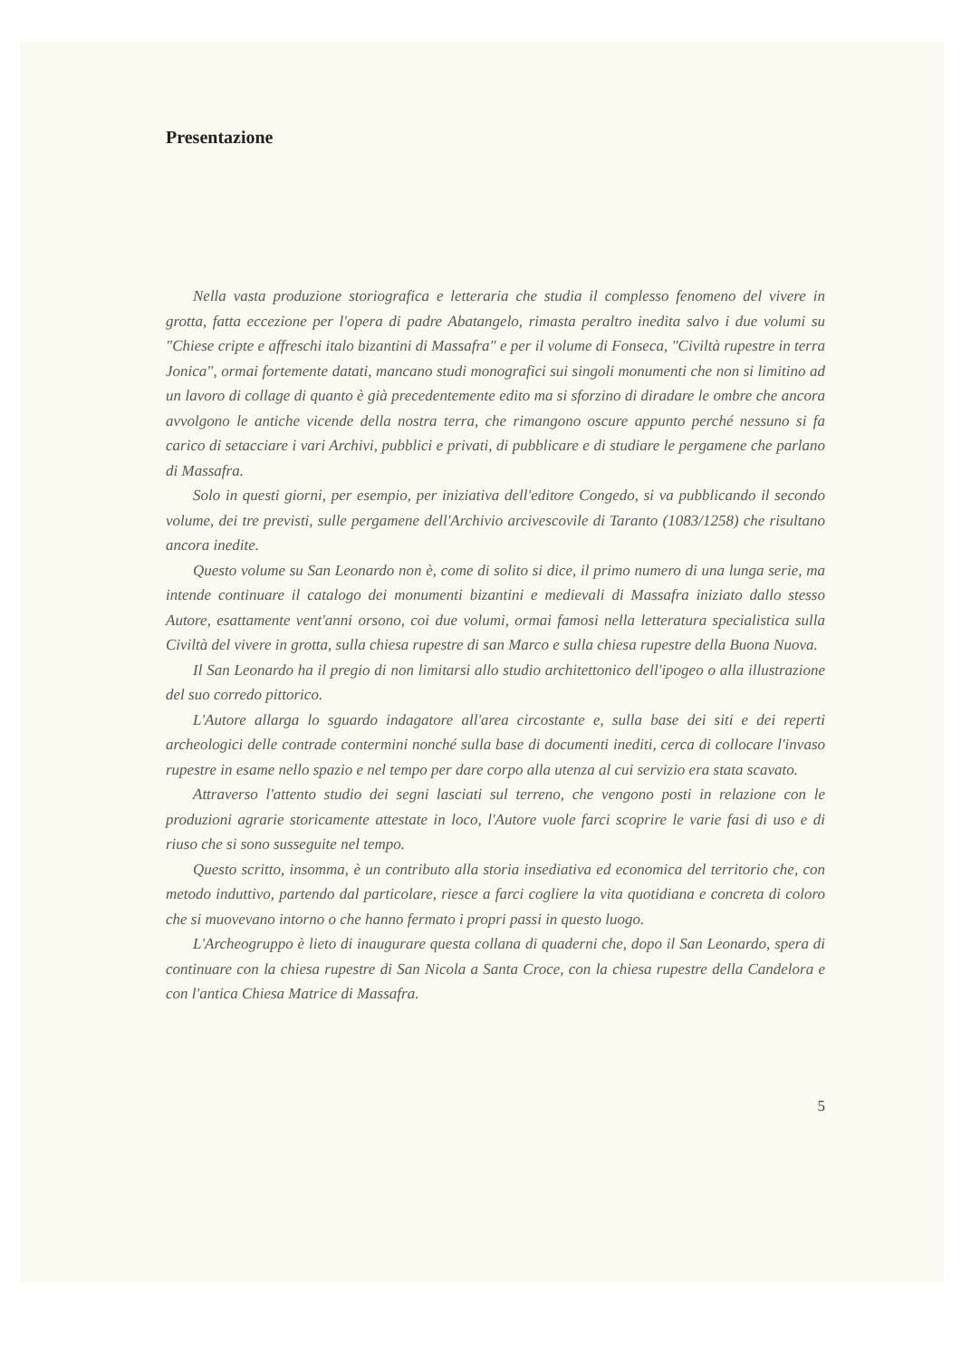Presentazione
Nella vasta produzione storiografica e letteraria che studia il complesso fenomeno del vivere in grotta, fatta eccezione per l'opera di padre Abatangelo, rimasta peraltro inedita salvo i due volumi su "Chiese cripte e affreschi italo bizantini di Massafra" e per il volume di Fonseca, "Civiltà rupestre in terra Jonica", ormai fortemente datati, mancano studi monografici sui singoli monumenti che non si limitino ad un lavoro di collage di quanto è già precedentemente edito ma si sforzino di diradare le ombre che ancora avvolgono le antiche vicende della nostra terra, che rimangono oscure appunto perché nessuno si fa carico di setacciare i vari Archivi, pubblici e privati, di pubblicare e di studiare le pergamene che parlano di Massafra.
Solo in questi giorni, per esempio, per iniziativa dell'editore Congedo, si va pubblicando il secondo volume, dei tre previsti, sulle pergamene dell'Archivio arcivescovile di Taranto (1083/1258) che risultano ancora inedite.
Questo volume su San Leonardo non è, come di solito si dice, il primo numero di una lunga serie, ma intende continuare il catalogo dei monumenti bizantini e medievali di Massafra iniziato dallo stesso Autore, esattamente vent'anni orsono, coi due volumi, ormai famosi nella letteratura specialistica sulla Civiltà del vivere in grotta, sulla chiesa rupestre di san Marco e sulla chiesa rupestre della Buona Nuova.
Il San Leonardo ha il pregio di non limitarsi allo studio architettonico dell'ipogeo o alla illustrazione del suo corredo pittorico.
L'Autore allarga lo sguardo indagatore all'area circostante e, sulla base dei siti e dei reperti archeologici delle contrade contermini nonché sulla base di documenti inediti, cerca di collocare l'invaso rupestre in esame nello spazio e nel tempo per dare corpo alla utenza al cui servizio era stata scavato.
Attraverso l'attento studio dei segni lasciati sul terreno, che vengono posti in relazione con le produzioni agrarie storicamente attestate in loco, l'Autore vuole farci scoprire le varie fasi di uso e di riuso che si sono susseguite nel tempo.
Questo scritto, insomma, è un contributo alla storia insediativa ed economica del territorio che, con metodo induttivo, partendo dal particolare, riesce a farci cogliere la vita quotidiana e concreta di coloro che si muovevano intorno o che hanno fermato i propri passi in questo luogo.
L'Archeogruppo è lieto di inaugurare questa collana di quaderni che, dopo il San Leonardo, spera di continuare con la chiesa rupestre di San Nicola a Santa Croce, con la chiesa rupestre della Candelora e con l'antica Chiesa Matrice di Massafra.
5